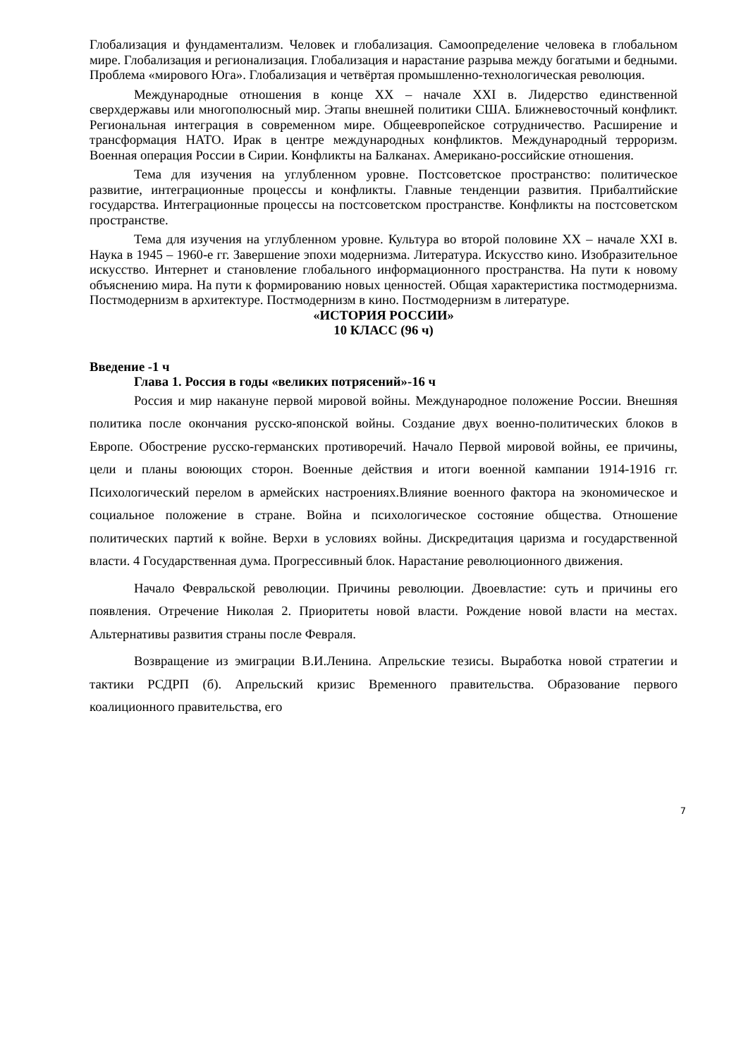Глобализация и фундаментализм. Человек и глобализация. Самоопределение человека в глобальном мире. Глобализация и регионализация. Глобализация и нарастание разрыва между богатыми и бедными. Проблема «мирового Юга». Глобализация и четвёртая промышленно-технологическая революция.
Международные отношения в конце XX – начале XXI в. Лидерство единственной сверхдержавы или многополюсный мир. Этапы внешней политики США. Ближневосточный конфликт. Региональная интеграция в современном мире. Общеевропейское сотрудничество. Расширение и трансформация НАТО. Ирак в центре международных конфликтов. Международный терроризм. Военная операция России в Сирии. Конфликты на Балканах. Американо-российские отношения.
Тема для изучения на углубленном уровне. Постсоветское пространство: политическое развитие, интеграционные процессы и конфликты. Главные тенденции развития. Прибалтийские государства. Интеграционные процессы на постсоветском пространстве. Конфликты на постсоветском пространстве.
Тема для изучения на углубленном уровне. Культура во второй половине XX – начале XXI в. Наука в 1945 – 1960-е гг. Завершение эпохи модернизма. Литература. Искусство кино. Изобразительное искусство. Интернет и становление глобального информационного пространства. На пути к новому объяснению мира. На пути к формированию новых ценностей. Общая характеристика постмодернизма. Постмодернизм в архитектуре. Постмодернизм в кино. Постмодернизм в литературе.
«ИСТОРИЯ РОССИИ»
10 КЛАСС (96 ч)
Введение -1 ч
Глава 1. Россия в годы «великих потрясений»-16 ч
Россия и мир накануне первой мировой войны. Международное положение России. Внешняя политика после окончания русско-японской войны. Создание двух военно-политических блоков в Европе. Обострение русско-германских противоречий. Начало Первой мировой войны, ее причины, цели и планы воюющих сторон. Военные действия и итоги военной кампании 1914-1916 гг. Психологический перелом в армейских настроениях.Влияние военного фактора на экономическое и социальное положение в стране. Война и психологическое состояние общества. Отношение политических партий к войне. Верхи в условиях войны. Дискредитация царизма и государственной власти. 4 Государственная дума. Прогрессивный блок. Нарастание революционного движения.
Начало Февральской революции. Причины революции. Двоевластие: суть и причины его появления. Отречение Николая 2. Приоритеты новой власти. Рождение новой власти на местах. Альтернативы развития страны после Февраля.
Возвращение из эмиграции В.И.Ленина. Апрельские тезисы. Выработка новой стратегии и тактики РСДРП (б). Апрельский кризис Временного правительства. Образование первого коалиционного правительства, его
7